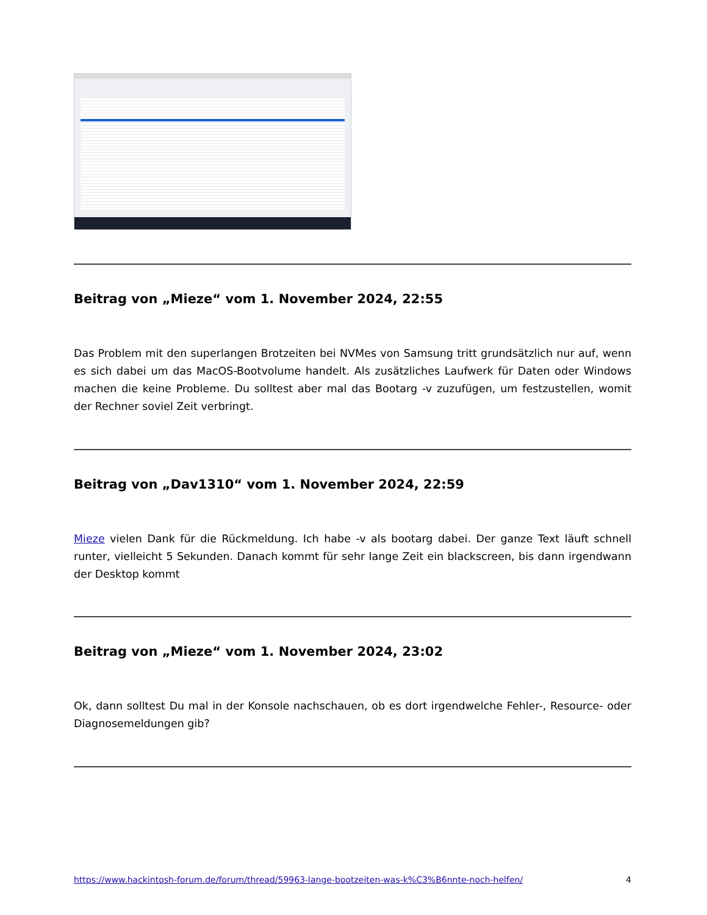Beitrag von „Mieze“ vom 1. November 2024, 22:55
Das Problem mit den superlangen Brotzeiten bei NVMes von Samsung tritt grundsätzlich nur auf, wenn es sich dabei um das MacOS-Bootvolume handelt. Als zusätzliches Laufwerk für Daten oder Windows machen die keine Probleme. Du solltest aber mal das Bootarg -v zuzufügen, um festzustellen, womit der Rechner soviel Zeit verbringt.
Beitrag von „Dav1310“ vom 1. November 2024, 22:59
Mieze vielen Dank für die Rückmeldung. Ich habe -v als bootarg dabei. Der ganze Text läuft schnell runter, vielleicht 5 Sekunden. Danach kommt für sehr lange Zeit ein blackscreen, bis dann irgendwann der Desktop kommt
Beitrag von „Mieze“ vom 1. November 2024, 23:02
Ok, dann solltest Du mal in der Konsole nachschauen, ob es dort irgendwelche Fehler-, Resource- oder Diagnosemeldungen gib?
https://www.hackintosh-forum.de/forum/thread/59963-lange-bootzeiten-was-k%C3%B6nnte-noch-helfen/ 4